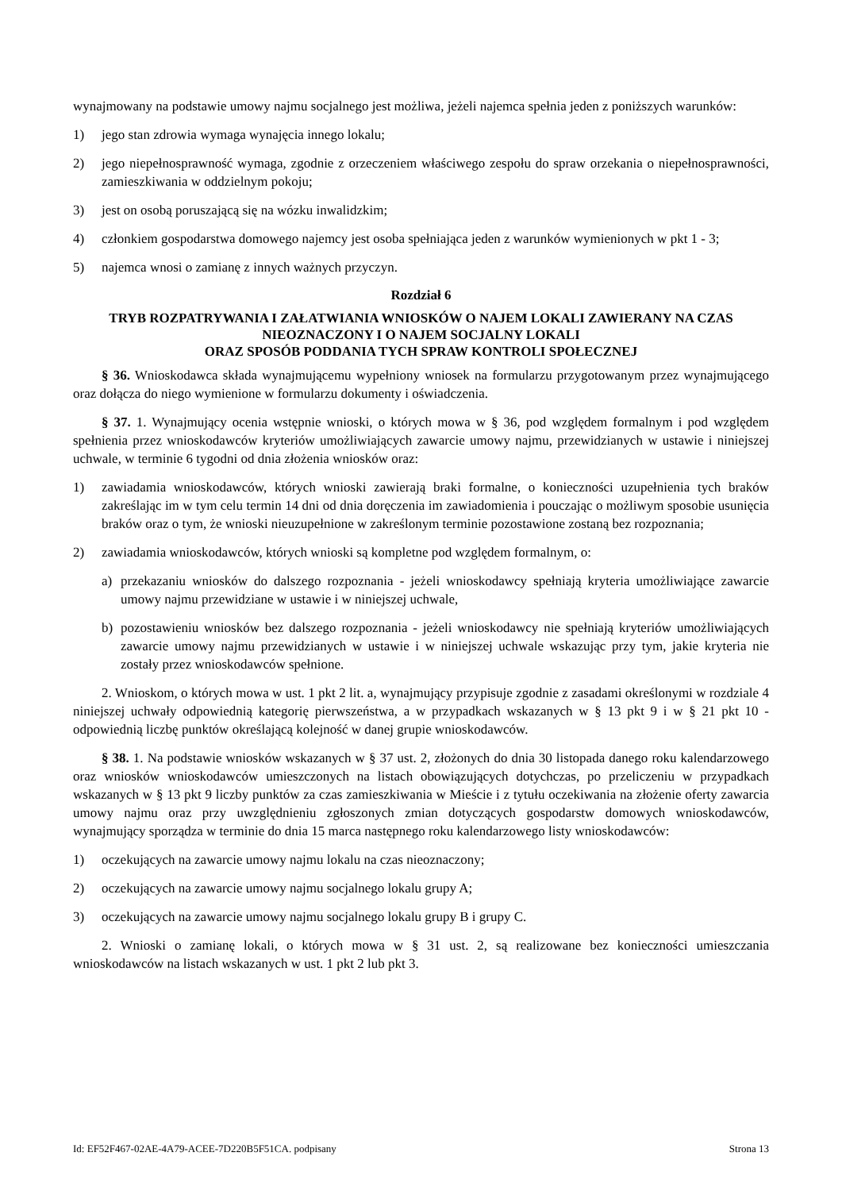wynajmowany na podstawie umowy najmu socjalnego jest możliwa, jeżeli najemca spełnia jeden z poniższych warunków:
1) jego stan zdrowia wymaga wynajęcia innego lokalu;
2) jego niepełnosprawność wymaga, zgodnie z orzeczeniem właściwego zespołu do spraw orzekania o niepełnosprawności, zamieszkiwania w oddzielnym pokoju;
3) jest on osobą poruszającą się na wózku inwalidzkim;
4) członkiem gospodarstwa domowego najemcy jest osoba spełniająca jeden z warunków wymienionych w pkt 1 - 3;
5) najemca wnosi o zamianę z innych ważnych przyczyn.
Rozdział 6
TRYB ROZPATRYWANIA I ZAŁATWIANIA WNIOSKÓW O NAJEM LOKALI ZAWIERANY NA CZAS NIEOZNACZONY I O NAJEM SOCJALNY LOKALI
ORAZ SPOSÓB PODDANIA TYCH SPRAW KONTROLI SPOŁECZNEJ
§ 36. Wnioskodawca składa wynajmującemu wypełniony wniosek na formularzu przygotowanym przez wynajmującego oraz dołącza do niego wymienione w formularzu dokumenty i oświadczenia.
§ 37. 1. Wynajmujący ocenia wstępnie wnioski, o których mowa w § 36, pod względem formalnym i pod względem spełnienia przez wnioskodawców kryteriów umożliwiających zawarcie umowy najmu, przewidzianych w ustawie i niniejszej uchwale, w terminie 6 tygodni od dnia złożenia wniosków oraz:
1) zawiadamia wnioskodawców, których wnioski zawierają braki formalne, o konieczności uzupełnienia tych braków zakreślając im w tym celu termin 14 dni od dnia doręczenia im zawiadomienia i pouczając o możliwym sposobie usunięcia braków oraz o tym, że wnioski nieuzupełnione w zakreślonym terminie pozostawione zostaną bez rozpoznania;
2) zawiadamia wnioskodawców, których wnioski są kompletne pod względem formalnym, o:
a) przekazaniu wniosków do dalszego rozpoznania - jeżeli wnioskodawcy spełniają kryteria umożliwiające zawarcie umowy najmu przewidziane w ustawie i w niniejszej uchwale,
b) pozostawieniu wniosków bez dalszego rozpoznania - jeżeli wnioskodawcy nie spełniają kryteriów umożliwiających zawarcie umowy najmu przewidzianych w ustawie i w niniejszej uchwale wskazując przy tym, jakie kryteria nie zostały przez wnioskodawców spełnione.
2. Wnioskom, o których mowa w ust. 1 pkt 2 lit. a, wynajmujący przypisuje zgodnie z zasadami określonymi w rozdziale 4 niniejszej uchwały odpowiednią kategorię pierwszeństwa, a w przypadkach wskazanych w § 13 pkt 9 i w § 21 pkt 10 - odpowiednią liczbę punktów określającą kolejność w danej grupie wnioskodawców.
§ 38. 1. Na podstawie wniosków wskazanych w § 37 ust. 2, złożonych do dnia 30 listopada danego roku kalendarzowego oraz wniosków wnioskodawców umieszczonych na listach obowiązujących dotychczas, po przeliczeniu w przypadkach wskazanych w § 13 pkt 9 liczby punktów za czas zamieszkiwania w Mieście i z tytułu oczekiwania na złożenie oferty zawarcia umowy najmu oraz przy uwzględnieniu zgłoszonych zmian dotyczących gospodarstw domowych wnioskodawców, wynajmujący sporządza w terminie do dnia 15 marca następnego roku kalendarzowego listy wnioskodawców:
1) oczekujących na zawarcie umowy najmu lokalu na czas nieoznaczony;
2) oczekujących na zawarcie umowy najmu socjalnego lokalu grupy A;
3) oczekujących na zawarcie umowy najmu socjalnego lokalu grupy B i grupy C.
2. Wnioski o zamianę lokali, o których mowa w § 31 ust. 2, są realizowane bez konieczności umieszczania wnioskodawców na listach wskazanych w ust. 1 pkt 2 lub pkt 3.
Id: EF52F467-02AE-4A79-ACEE-7D220B5F51CA. podpisany Strona 13